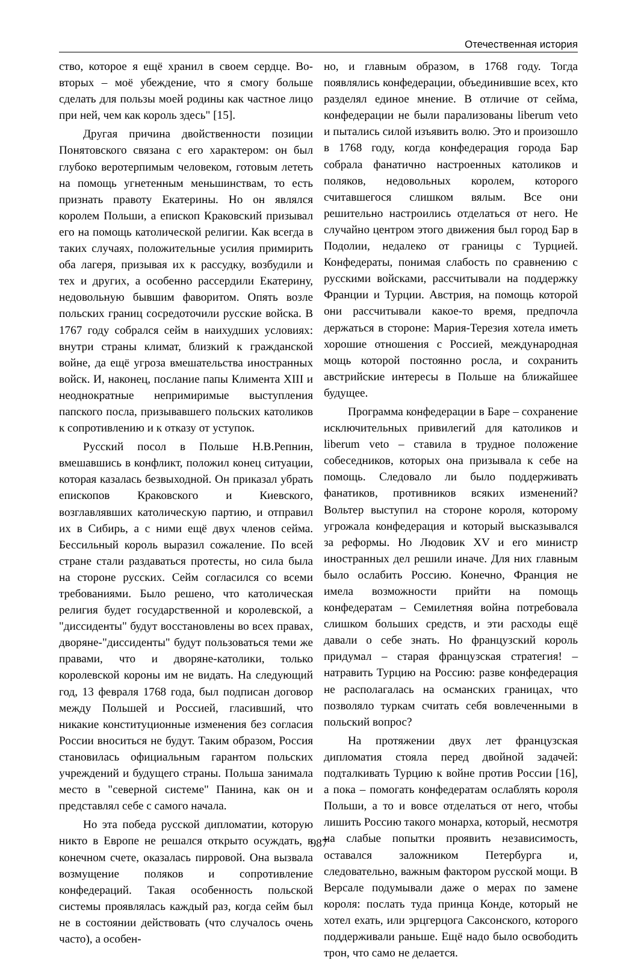Отечественная история
ство, которое я ещё хранил в своем сердце. Во-вторых – моё убеждение, что я смогу больше сделать для пользы моей родины как частное лицо при ней, чем как король здесь" [15].
Другая причина двойственности позиции Понятовского связана с его характером: он был глубоко веротерпимым человеком, готовым лететь на помощь угнетенным меньшинствам, то есть признать правоту Екатерины. Но он являлся королем Польши, а епископ Краковский призывал его на помощь католической религии. Как всегда в таких случаях, положительные усилия примирить оба лагеря, призывая их к рассудку, возбудили и тех и других, а особенно рассердили Екатерину, недовольную бывшим фаворитом. Опять возле польских границ сосредоточили русские войска. В 1767 году собрался сейм в наихудших условиях: внутри страны климат, близкий к гражданской войне, да ещё угроза вмешательства иностранных войск. И, наконец, послание папы Климента XIII и неоднократные непримиримые выступления папского посла, призывавшего польских католиков к сопротивлению и к отказу от уступок.
Русский посол в Польше Н.В.Репнин, вмешавшись в конфликт, положил конец ситуации, которая казалась безвыходной. Он приказал убрать епископов Краковского и Киевского, возглавлявших католическую партию, и отправил их в Сибирь, а с ними ещё двух членов сейма. Бессильный король выразил сожаление. По всей стране стали раздаваться протесты, но сила была на стороне русских. Сейм согласился со всеми требованиями. Было решено, что католическая религия будет государственной и королевской, а "диссиденты" будут восстановлены во всех правах, дворяне-"диссиденты" будут пользоваться теми же правами, что и дворяне-католики, только королевской короны им не видать. На следующий год, 13 февраля 1768 года, был подписан договор между Польшей и Россией, гласивший, что никакие конституционные изменения без согласия России вноситься не будут. Таким образом, Россия становилась официальным гарантом польских учреждений и будущего страны. Польша занимала место в "северной системе" Панина, как он и представлял себе с самого начала.
Но эта победа русской дипломатии, которую никто в Европе не решался открыто осуждать, в конечном счете, оказалась пирровой. Она вызвала возмущение поляков и сопротивление конфедераций. Такая особенность польской системы проявлялась каждый раз, когда сейм был не в состоянии действовать (что случалось очень часто), а особен-
но, и главным образом, в 1768 году. Тогда появлялись конфедерации, объединившие всех, кто разделял единое мнение. В отличие от сейма, конфедерации не были парализованы liberum veto и пытались силой изъявить волю. Это и произошло в 1768 году, когда конфедерация города Бар собрала фанатично настроенных католиков и поляков, недовольных королем, которого считавшегося слишком вялым. Все они решительно настроились отделаться от него. Не случайно центром этого движения был город Бар в Подолии, недалеко от границы с Турцией. Конфедераты, понимая слабость по сравнению с русскими войсками, рассчитывали на поддержку Франции и Турции. Австрия, на помощь которой они рассчитывали какое-то время, предпочла держаться в стороне: Мария-Терезия хотела иметь хорошие отношения с Россией, международная мощь которой постоянно росла, и сохранить австрийские интересы в Польше на ближайшее будущее.
Программа конфедерации в Баре – сохранение исключительных привилегий для католиков и liberum veto – ставила в трудное положение собеседников, которых она призывала к себе на помощь. Следовало ли было поддерживать фанатиков, противников всяких изменений? Вольтер выступил на стороне короля, которому угрожала конфедерация и который высказывался за реформы. Но Людовик XV и его министр иностранных дел решили иначе. Для них главным было ослабить Россию. Конечно, Франция не имела возможности прийти на помощь конфедератам – Семилетняя война потребовала слишком больших средств, и эти расходы ещё давали о себе знать. Но французский король придумал – старая французская стратегия! – натравить Турцию на Россию: разве конфедерация не располагалась на османских границах, что позволяло туркам считать себя вовлеченными в польский вопрос?
На протяжении двух лет французская дипломатия стояла перед двойной задачей: подталкивать Турцию к войне против России [16], а пока – помогать конфедератам ослаблять короля Польши, а то и вовсе отделаться от него, чтобы лишить Россию такого монарха, который, несмотря на слабые попытки проявить независимость, оставался заложником Петербурга и, следовательно, важным фактором русской мощи. В Версале подумывали даже о мерах по замене короля: послать туда принца Конде, который не хотел ехать, или эрцгерцога Саксонского, которого поддерживали раньше. Ещё надо было освободить трон, что само не делается.
987